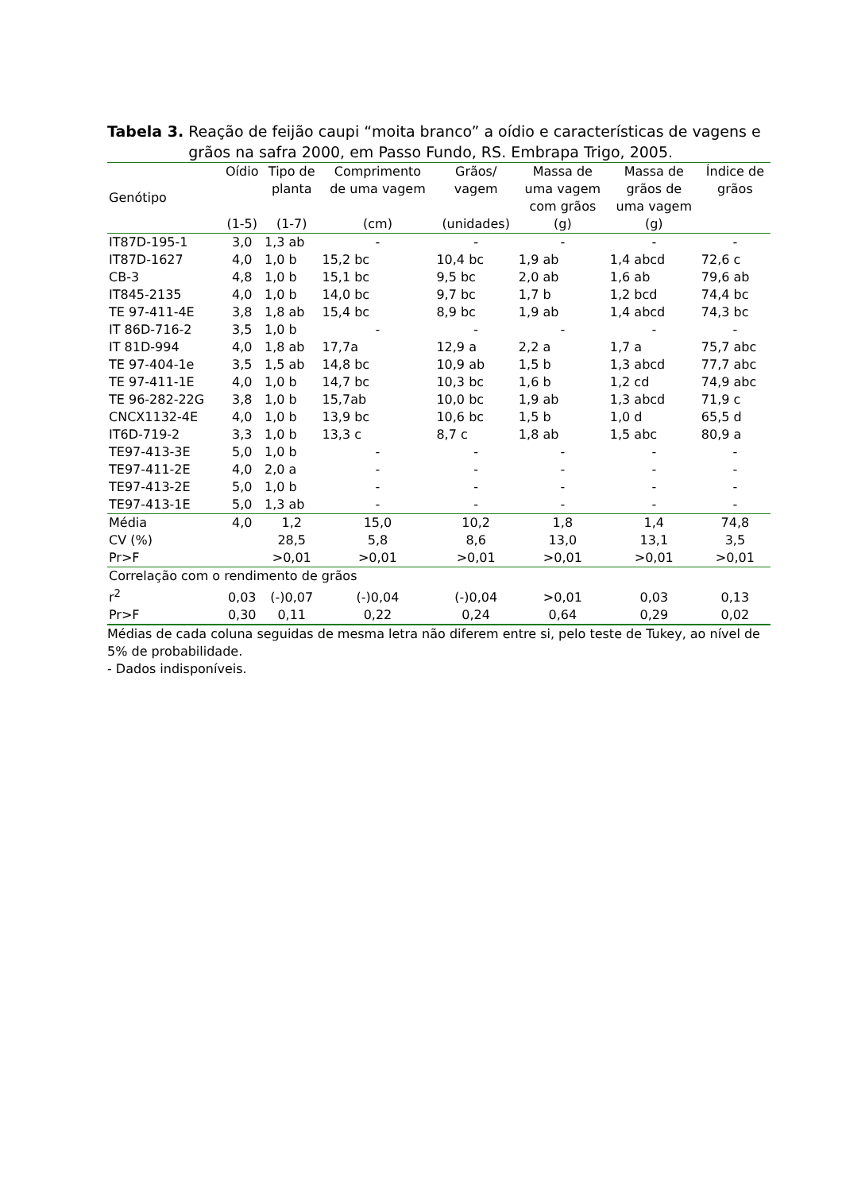Tabela 3. Reação de feijão caupi “moita branco” a oídio e características de vagens e grãos na safra 2000, em Passo Fundo, RS. Embrapa Trigo, 2005.
| Genótipo | Oídio (1-5) | Tipo de planta (1-7) | Comprimento de uma vagem (cm) | Grãos/ vagem (unidades) | Massa de uma vagem com grãos (g) | Massa de grãos de uma vagem (g) | Índice de grãos |
| --- | --- | --- | --- | --- | --- | --- | --- |
| IT87D-195-1 | 3,0 | 1,3 ab | - | - | - | - | - |
| IT87D-1627 | 4,0 | 1,0 b | 15,2 bc | 10,4 bc | 1,9 ab | 1,4 abcd | 72,6 c |
| CB-3 | 4,8 | 1,0 b | 15,1 bc | 9,5 bc | 2,0 ab | 1,6 ab | 79,6 ab |
| IT845-2135 | 4,0 | 1,0 b | 14,0 bc | 9,7 bc | 1,7 b | 1,2 bcd | 74,4 bc |
| TE 97-411-4E | 3,8 | 1,8 ab | 15,4 bc | 8,9 bc | 1,9 ab | 1,4 abcd | 74,3 bc |
| IT 86D-716-2 | 3,5 | 1,0 b | - | - | - | - | - |
| IT 81D-994 | 4,0 | 1,8 ab | 17,7a | 12,9 a | 2,2 a | 1,7 a | 75,7 abc |
| TE 97-404-1e | 3,5 | 1,5 ab | 14,8 bc | 10,9 ab | 1,5 b | 1,3 abcd | 77,7 abc |
| TE 97-411-1E | 4,0 | 1,0 b | 14,7 bc | 10,3 bc | 1,6 b | 1,2 cd | 74,9 abc |
| TE 96-282-22G | 3,8 | 1,0 b | 15,7ab | 10,0 bc | 1,9 ab | 1,3 abcd | 71,9 c |
| CNCX1132-4E | 4,0 | 1,0 b | 13,9 bc | 10,6 bc | 1,5 b | 1,0 d | 65,5 d |
| IT6D-719-2 | 3,3 | 1,0 b | 13,3 c | 8,7 c | 1,8 ab | 1,5 abc | 80,9 a |
| TE97-413-3E | 5,0 | 1,0 b | - | - | - | - | - |
| TE97-411-2E | 4,0 | 2,0 a | - | - | - | - | - |
| TE97-413-2E | 5,0 | 1,0 b | - | - | - | - | - |
| TE97-413-1E | 5,0 | 1,3 ab | - | - | - | - | - |
| Média | 4,0 | 1,2 | 15,0 | 10,2 | 1,8 | 1,4 | 74,8 |
| CV (%) | | 28,5 | 5,8 | 8,6 | 13,0 | 13,1 | 3,5 |
| Pr>F | | >0,01 | >0,01 | >0,01 | >0,01 | >0,01 | >0,01 |
| Correlação com o rendimento de grãos | | | | | | | |
| r<sup>2</sup> | 0,03 | (-)0,07 | (-)0,04 | (-)0,04 | >0,01 | 0,03 | 0,13 |
| Pr>F | 0,30 | 0,11 | 0,22 | 0,24 | 0,64 | 0,29 | 0,02 |
Médias de cada coluna seguidas de mesma letra não diferem entre si, pelo teste de Tukey, ao nível de 5% de probabilidade.
- Dados indisponíveis.